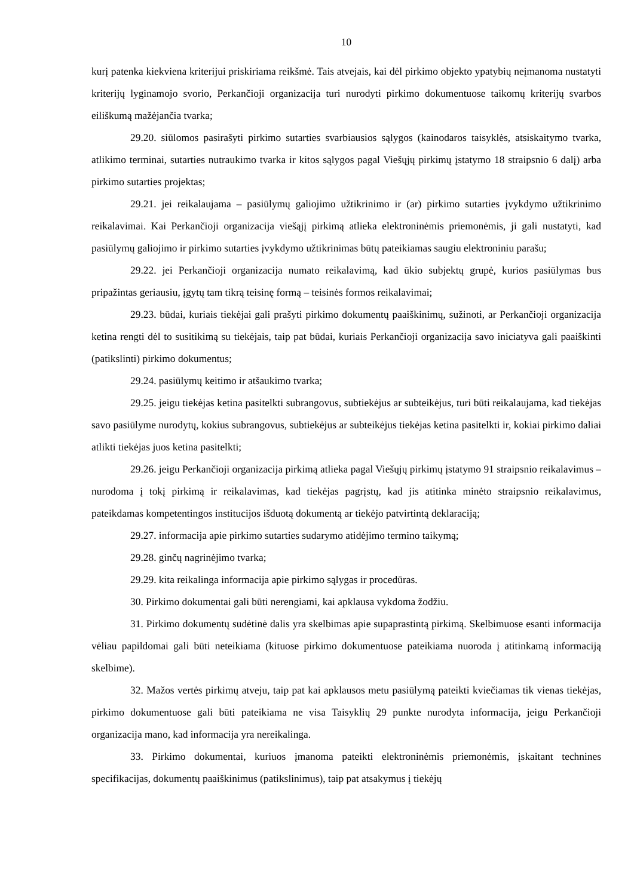10
kurį patenka kiekviena kriterijui priskiriama reikšmė. Tais atvejais, kai dėl pirkimo objekto ypatybių neįmanoma nustatyti kriterijų lyginamojo svorio, Perkančioji organizacija turi nurodyti pirkimo dokumentuose taikomų kriterijų svarbos eiliškumą mažėjančia tvarka;
29.20. siūlomos pasirašyti pirkimo sutarties svarbiausios sąlygos (kainodaros taisyklės, atsiskaitymo tvarka, atlikimo terminai, sutarties nutraukimo tvarka ir kitos sąlygos pagal Viešųjų pirkimų įstatymo 18 straipsnio 6 dalį) arba pirkimo sutarties projektas;
29.21. jei reikalaujama – pasiūlymų galiojimo užtikrinimo ir (ar) pirkimo sutarties įvykdymo užtikrinimo reikalavimai. Kai Perkančioji organizacija viešąjį pirkimą atlieka elektroninėmis priemonėmis, ji gali nustatyti, kad pasiūlymų galiojimo ir pirkimo sutarties įvykdymo užtikrinimas būtų pateikiamas saugiu elektroniniu parašu;
29.22. jei Perkančioji organizacija numato reikalavimą, kad ūkio subjektų grupė, kurios pasiūlymas bus pripažintas geriausiu, įgytų tam tikrą teisinę formą – teisinės formos reikalavimai;
29.23. būdai, kuriais tiekėjai gali prašyti pirkimo dokumentų paaiškinimų, sužinoti, ar Perkančioji organizacija ketina rengti dėl to susitikimą su tiekėjais, taip pat būdai, kuriais Perkančioji organizacija savo iniciatyva gali paaiškinti (patikslinti) pirkimo dokumentus;
29.24. pasiūlymų keitimo ir atšaukimo tvarka;
29.25. jeigu tiekėjas ketina pasitelkti subrangovus, subtiekėjus ar subteikėjus, turi būti reikalaujama, kad tiekėjas savo pasiūlyme nurodytų, kokius subrangovus, subtiekėjus ar subteikėjus tiekėjas ketina pasitelkti ir, kokiai pirkimo daliai atlikti tiekėjas juos ketina pasitelkti;
29.26. jeigu Perkančioji organizacija pirkimą atlieka pagal Viešųjų pirkimų įstatymo 91 straipsnio reikalavimus – nurodoma į tokį pirkimą ir reikalavimas, kad tiekėjas pagrįstų, kad jis atitinka minėto straipsnio reikalavimus, pateikdamas kompetentingos institucijos išduotą dokumentą ar tiekėjo patvirtintą deklaraciją;
29.27. informacija apie pirkimo sutarties sudarymo atidėjimo termino taikymą;
29.28. ginčų nagrinėjimo tvarka;
29.29. kita reikalinga informacija apie pirkimo sąlygas ir procedūras.
30. Pirkimo dokumentai gali būti nerengiami, kai apklausa vykdoma žodžiu.
31. Pirkimo dokumentų sudėtinė dalis yra skelbimas apie supaprastintą pirkimą. Skelbimuose esanti informacija vėliau papildomai gali būti neteikiama (kituose pirkimo dokumentuose pateikiama nuoroda į atitinkamą informaciją skelbime).
32. Mažos vertės pirkimų atveju, taip pat kai apklausos metu pasiūlymą pateikti kviečiamas tik vienas tiekėjas, pirkimo dokumentuose gali būti pateikiama ne visa Taisyklių 29 punkte nurodyta informacija, jeigu Perkančioji organizacija mano, kad informacija yra nereikalinga.
33. Pirkimo dokumentai, kuriuos įmanoma pateikti elektroninėmis priemonėmis, įskaitant technines specifikacijas, dokumentų paaiškinimus (patikslinimus), taip pat atsakymus į tiekėjų